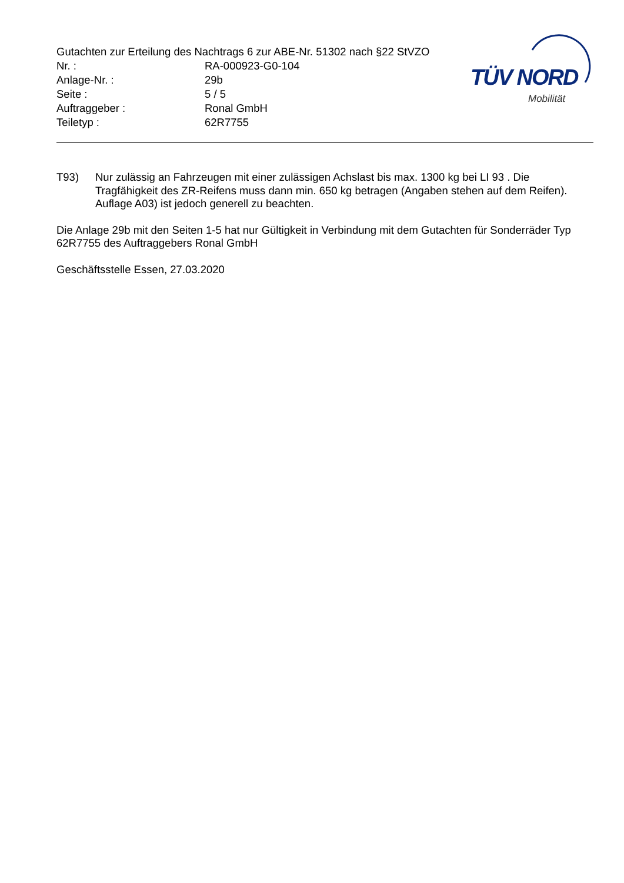Gutachten zur Erteilung des Nachtrags 6 zur ABE-Nr. 51302 nach §22 StVZO
Nr. : RA-000923-G0-104
Anlage-Nr. : 29b
Seite : 5 / 5
Auftraggeber : Ronal GmbH
Teiletyp : 62R7755
TÜV NORD
Mobilität
T93) Nur zulässig an Fahrzeugen mit einer zulässigen Achslast bis max. 1300 kg bei LI 93 . Die Tragfähigkeit des ZR-Reifens muss dann min. 650 kg betragen (Angaben stehen auf dem Reifen). Auflage A03) ist jedoch generell zu beachten.
Die Anlage 29b mit den Seiten 1-5 hat nur Gültigkeit in Verbindung mit dem Gutachten für Sonderräder Typ 62R7755 des Auftraggebers Ronal GmbH
Geschäftsstelle Essen, 27.03.2020